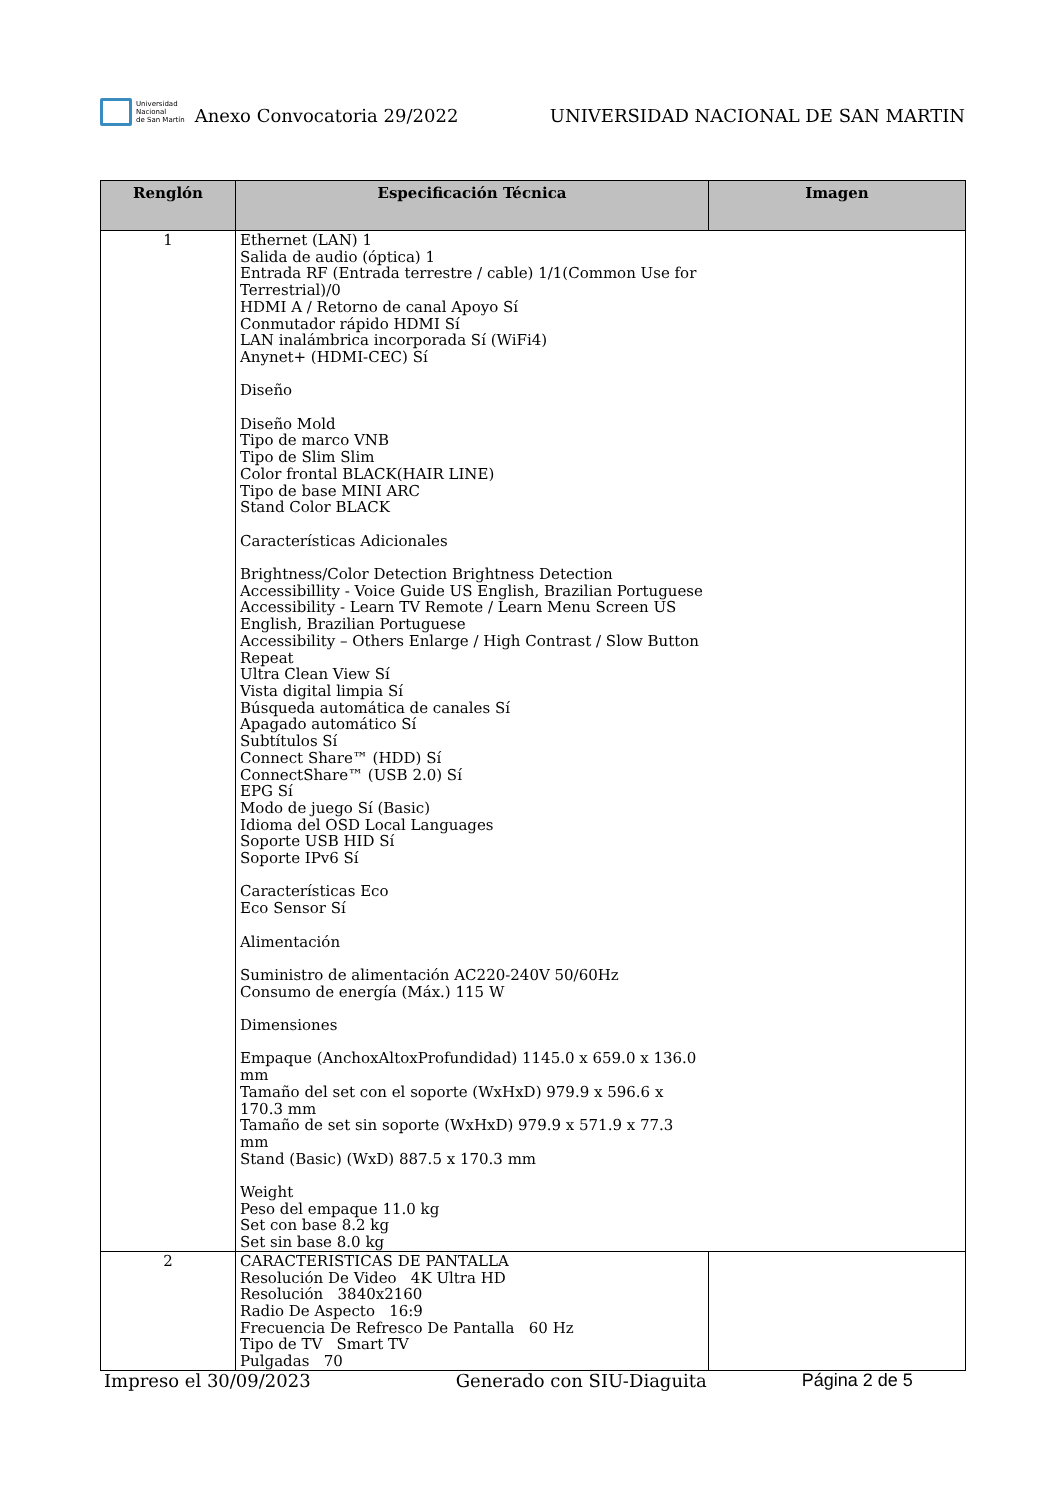Universidad
Nacional
de San Martín
Anexo Convocatoria 29/2022
UNIVERSIDAD NACIONAL DE SAN MARTIN
| Renglón | Especificación Técnica | Imagen |
| --- | --- | --- |
| 1 | Ethernet (LAN) 1 Salida de audio (óptica) 1 Entrada RF (Entrada terrestre / cable) 1/1(Common Use for Terrestrial)/0 HDMI A / Retorno de canal Apoyo Sí Conmutador rápido HDMI Sí LAN inalámbrica incorporada Sí (WiFi4) Anynet+ (HDMI-CEC) Sí Diseño Diseño Mold Tipo de marco VNB Tipo de Slim Slim Color frontal BLACK(HAIR LINE) Tipo de base MINI ARC Stand Color BLACK Características Adicionales Brightness/Color Detection Brightness Detection Accessibillity - Voice Guide US English, Brazilian Portuguese Accessibility - Learn TV Remote / Learn Menu Screen US English, Brazilian Portuguese Accessibility – Others Enlarge / High Contrast / Slow Button Repeat Ultra Clean View Sí Vista digital limpia Sí Búsqueda automática de canales Sí Apagado automático Sí Subtítulos Sí Connect Share™ (HDD) Sí ConnectShare™ (USB 2.0) Sí EPG Sí Modo de juego Sí (Basic) Idioma del OSD Local Languages Soporte USB HID Sí Soporte IPv6 Sí Características Eco Eco Sensor Sí Alimentación Suministro de alimentación AC220-240V 50/60Hz Consumo de energía (Máx.) 115 W Dimensiones Empaque (AnchoxAltoxProfundidad) 1145.0 x 659.0 x 136.0 mm Tamaño del set con el soporte (WxHxD) 979.9 x 596.6 x 170.3 mm Tamaño de set sin soporte (WxHxD) 979.9 x 571.9 x 77.3 mm Stand (Basic) (WxD) 887.5 x 170.3 mm Weight Peso del empaque 11.0 kg Set con base 8.2 kg Set sin base 8.0 kg | |
| 2 | CARACTERISTICAS DE PANTALLA Resolución De Video 4K Ultra HD Resolución 3840x2160 Radio De Aspecto 16:9 Frecuencia De Refresco De Pantalla 60 Hz Tipo de TV Smart TV Pulgadas 70 | |
Impreso el 30/09/2023 Generado con SIU-Diaguita Página 2 de 5